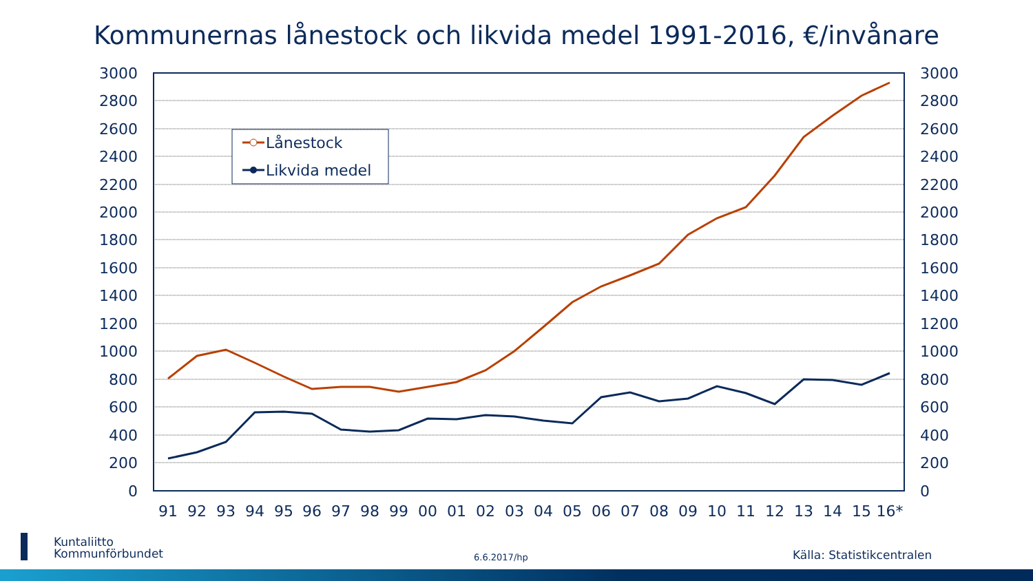Kommunernas lånestock och likvida medel 1991-2016, €/invånare
3000
2800
2600
2400
2200
2000
1800
1600
1400
1200
1000
800
600
400
200
0
3000
2800
2600
2400
2200
2000
1800
1600
1400
1200
1000
800
600
400
200
0
91
92
93
94
95
96
97
98
99
00
01
02
03
04
05
06
07
08
09
10
11
12
13
14
15
16*
Lånestock
Likvida medel
Kuntaliitto
Kommunförbundet
6.6.2017/hp Källa: Statistikcentralen